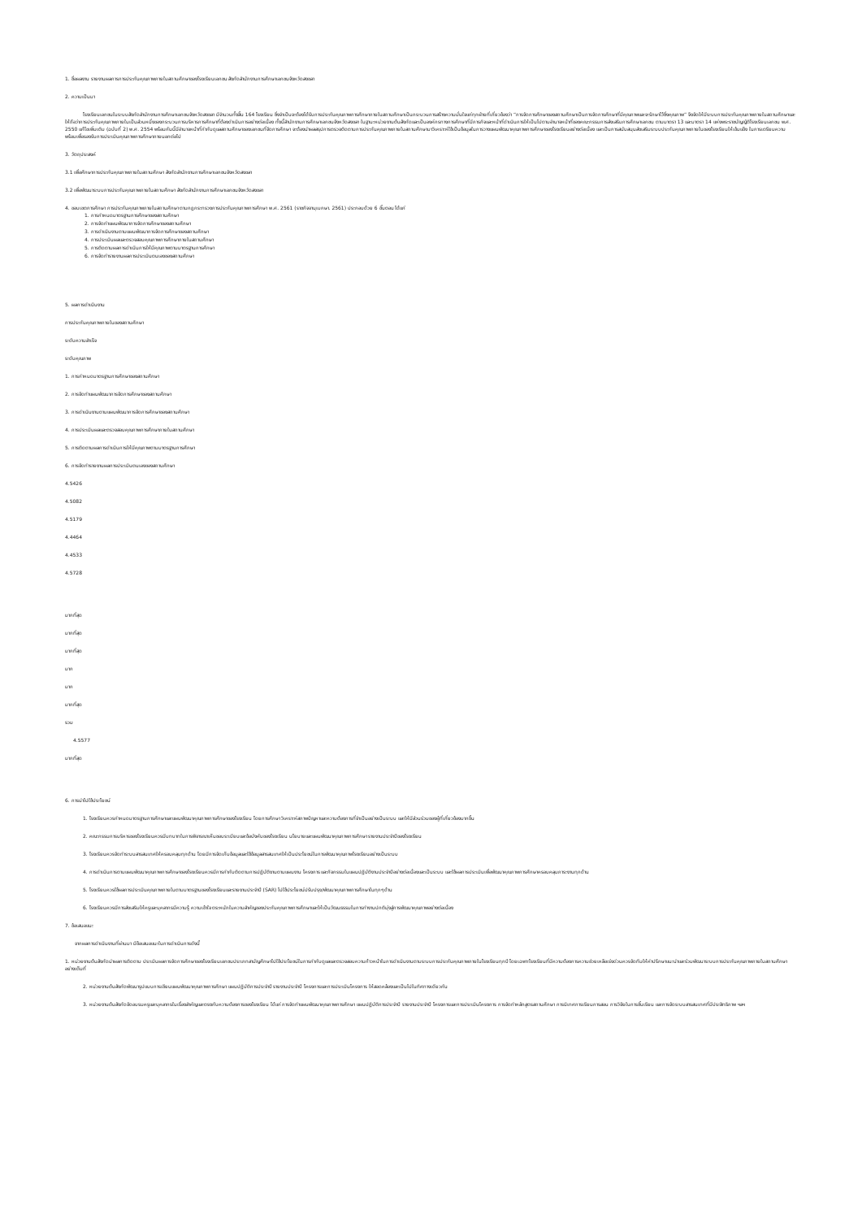1. ชื่อผลงาน รายงานผลการการประกันคุณภาพภายในสถานศึกษาของโรงเรียนเอกชน สังกัดสำนักงานการศึกษาเอกชนจังหวัดสงขลา
2. ความเป็นมา
โรงเรียนเอกชนในระบบสังกัดสำนักงานการศึกษาเอกชนจังหวัดสงขลา มีจำนวนทั้งสิ้น 164 โรงเรียน ซึ่งจำเป็นจะต้องได้รับการประกันคุณภาพการศึกษาภายในสถานศึกษาเป็นกระบวนการสร้างความมั่นใจแก่ทุกฝ่ายที่เกี่ยวข้องว่า “การจัดการศึกษาของสถานศึกษาเป็นการจัดการศึกษาที่มีคุณภาพและจะรักษาไว้ซึ่งคุณภาพ” จึงจัดให้มีระบบการประกันคุณภาพภายในสถานศึกษาและให้ถือว่าการประกันคุณภาพภายในเป็นส่วนหนึ่งของกระบวนการบริหารการศึกษาที่ต้องดำเนินการอย่างต่อเนื่อง ทั้งนี้สำนักงานการศึกษาเอกชนจังหวัดสงขลา ในฐานะหน่วยงานต้นสังกัดและเป็นองค์กรทางการศึกษาที่มีภารกิจและหน้าที่ดำเนินการให้เป็นไปตามอำนาจหน้าที่ของคณะกรรมการส่งเสริมการศึกษาเอกชน ตามมาตรา 13 และมาตรา 14 แห่งพระราชบัญญัติโรงเรียนเอกชน พ.ศ. 2550 แก้ไขเพิ่มเติม (ฉบับที่ 2) พ.ศ. 2554 พร้อมกันนี้มีอำนาจหน้าที่กำกับดูแลสถานศึกษาของเอกชนที่จัดการศึกษา จะต้องนำผลสรุปการตรวจติดตามการประกันคุณภาพภายในสถานศึกษามาวิเคราะห์ใช้เป็นข้อมูลในการวางแผนพัฒนาคุณภาพการศึกษาของโรงเรียนอย่างต่อเนื่อง และเป็นการสนับสนุนส่งเสริมระบบประกันคุณภาพภายในของโรงเรียนให้เข้มแข็ง ในการเตรียมความพร้อมเพื่อรองรับการประเมินคุณภาพการศึกษาภายนอกต่อไป
3. วัตถุประสงค์
3.1 เพื่อศึกษาการประกันคุณภาพภายในสถานศึกษา สังกัดสำนักงานการศึกษาเอกชนจังหวัดสงขลา
3.2 เพื่อพัฒนาระบบการประกันคุณภาพภายในสถานศึกษา สังกัดสำนักงานการศึกษาเอกชนจังหวัดสงขลา
4. ขอบเขตการศึกษา การประกันคุณภาพภายในสถานศึกษา ตามกฎกระทรวงการประกันคุณภาพการศึกษา พ.ศ. 2561 (ราชกิจจานุเบกษา. 2561) ประกอบด้วย 6 ขั้นตอน ได้แก่
1. การกำหนดมาตรฐานการศึกษาของสถานศึกษา
2. การจัดทำแผนพัฒนาการจัดการศึกษาของสถานศึกษา
3. การดำเนินงานตามแผนพัฒนาการจัดการศึกษาของสถานศึกษา
4. การประเมินผลและตรวจสอบคุณภาพการศึกษาภายในสถานศึกษา
5. การติดตามผลการดำเนินการให้มีคุณภาพตามมาตรฐานการศึกษา
6. การจัดทำรายงานผลการประเมินตนเองของสถานศึกษา
5. ผลการดำเนินงาน
การประกันคุณภาพภายในของสถานศึกษา
ระดับความสำเร็จ
ระดับคุณภาพ
1. การกำหนดมาตรฐานการศึกษาของสถานศึกษา
2. การจัดทำแผนพัฒนาการจัดการศึกษาของสถานศึกษา
3. การดำเนินงานตามแผนพัฒนาการจัดการศึกษาของสถานศึกษา
4. การประเมินผลและตรวจสอบคุณภาพการศึกษาภายในสถานศึกษา
5. การติดตามผลการดำเนินการให้มีคุณภาพตามมาตรฐานการศึกษา
6. การจัดทำรายงานผลการประเมินตนเองของสถานศึกษา
4.5426
4.5082
4.5179
4.4464
4.4533
4.5728
มากที่สุด
มากที่สุด
มากที่สุด
มาก
มาก
มากที่สุด
รวม
4.5577
มากที่สุด
6. การนำไปใช้ประโยชน์
1. โรงเรียนควรกำหนดมาตรฐานการศึกษาและแผนพัฒนาคุณภาพการศึกษาของโรงเรียน โดยการศึกษา วิเคราะห์สภาพปัญหาและความต้องการที่จำเป็นอย่างเป็นระบบ และให้มีส่วนร่วมของผู้ที่เกี่ยวข้องมากขึ้น
2. คณะกรรมการบริหารของโรงเรียนควรมีบทบาทในการพิจารณาเห็นชอบระเบียบและข้อบังคับของโรงเรียน นโยบายและแผนพัฒนาคุณภาพการศึกษา รายงานประจำปีของโรงเรียน
3. โรงเรียนควรจัดทำระบบสารสนเทศให้ครอบคลุมทุกด้าน โดยมีการจัดเก็บข้อมูลและใช้ข้อมูลสารสนเทศให้เป็นประโยชน์ในการพัฒนาคุณภาพโรงเรียนอย่างเป็นระบบ
4. การดำเนินการตามแผนพัฒนาคุณภาพการศึกษาของโรงเรียนควรมีการกำกับติดตามการปฏิบัติงานตามแผนงาน โครงการ และกิจกรรมในแผนปฏิบัติงานประจำปีอย่างต่อเนื่องและเป็นระบบ และใช้ผลการประเมินเพื่อพัฒนาคุณภาพการศึกษาครอบคลุมภาระงานทุกด้าน
5. โรงเรียนควรใช้ผลการประเมินคุณภาพภายในตามมาตรฐานของโรงเรียนและรายงานประจำปี (SAR) ไปใช้ประโยชน์ปรับปรุง/พัฒนาคุณภาพการศึกษาในทุกๆด้าน
6. โรงเรียนควรมีการส่งเสริมให้ครูและบุคลากรมีความรู้ ความเข้าใจ ตระหนักในความสำคัญของประกันคุณภาพการศึกษาและให้เป็นวัฒนธรรมในการทำงานปกติมุ่งสู่การพัฒนาคุณภาพอย่างต่อเนื่อง
7. ข้อเสนอแนะ
จากผลการดำเนินงานที่ผ่านมา มีข้อเสนอแนะในการดำเนินการดังนี้
1. หน่วยงานต้นสังกัดนำผลการติดตาม ประเมินผลการจัดการศึกษาของโรงเรียนเอกชนประเภทสามัญศึกษาไปใช้ประโยชน์ในการกำกับดูแลและตรวจสอบความก้าวหน้าในการดำเนินงานตามระบบการประกันคุณภาพภายในโรงเรียนทุกปี โดยเฉพาะโรงเรียนที่มีความต้องการความช่วยเหลือเร่งด่วนควรจัดทีมให้คำปรึกษาแนะนำและร่วมพัฒนาระบบการประกันคุณภาพภายในสถานศึกษาอย่างเต็มที่
2. หน่วยงานต้นสังกัดพัฒนารูปแบบการเขียนแผนพัฒนาคุณภาพการศึกษา แผนปฏิบัติการประจำปี รายงานประจำปี โครงการและการประเมินโครงการ ให้สอดคล้องและเป็นไปในทิศทางเดียวกัน
3. หน่วยงานต้นสังกัดจัดอบรมครูและบุคลากรในเรื่องสำคัญและตรงกับความต้องการของโรงเรียน ได้แก่ การจัดทำแผนพัฒนาคุณภาพการศึกษา แผนปฏิบัติการประจำปี รายงานประจำปี โครงการและการประเมินโครงการ การจัดทำหลักสูตรสถานศึกษา การนิเทศการเรียนการสอน การวิจัยในการชั้นเรียน และการจัดระบบสารสนเทศที่มีประสิทธิภาพ ฯลฯ